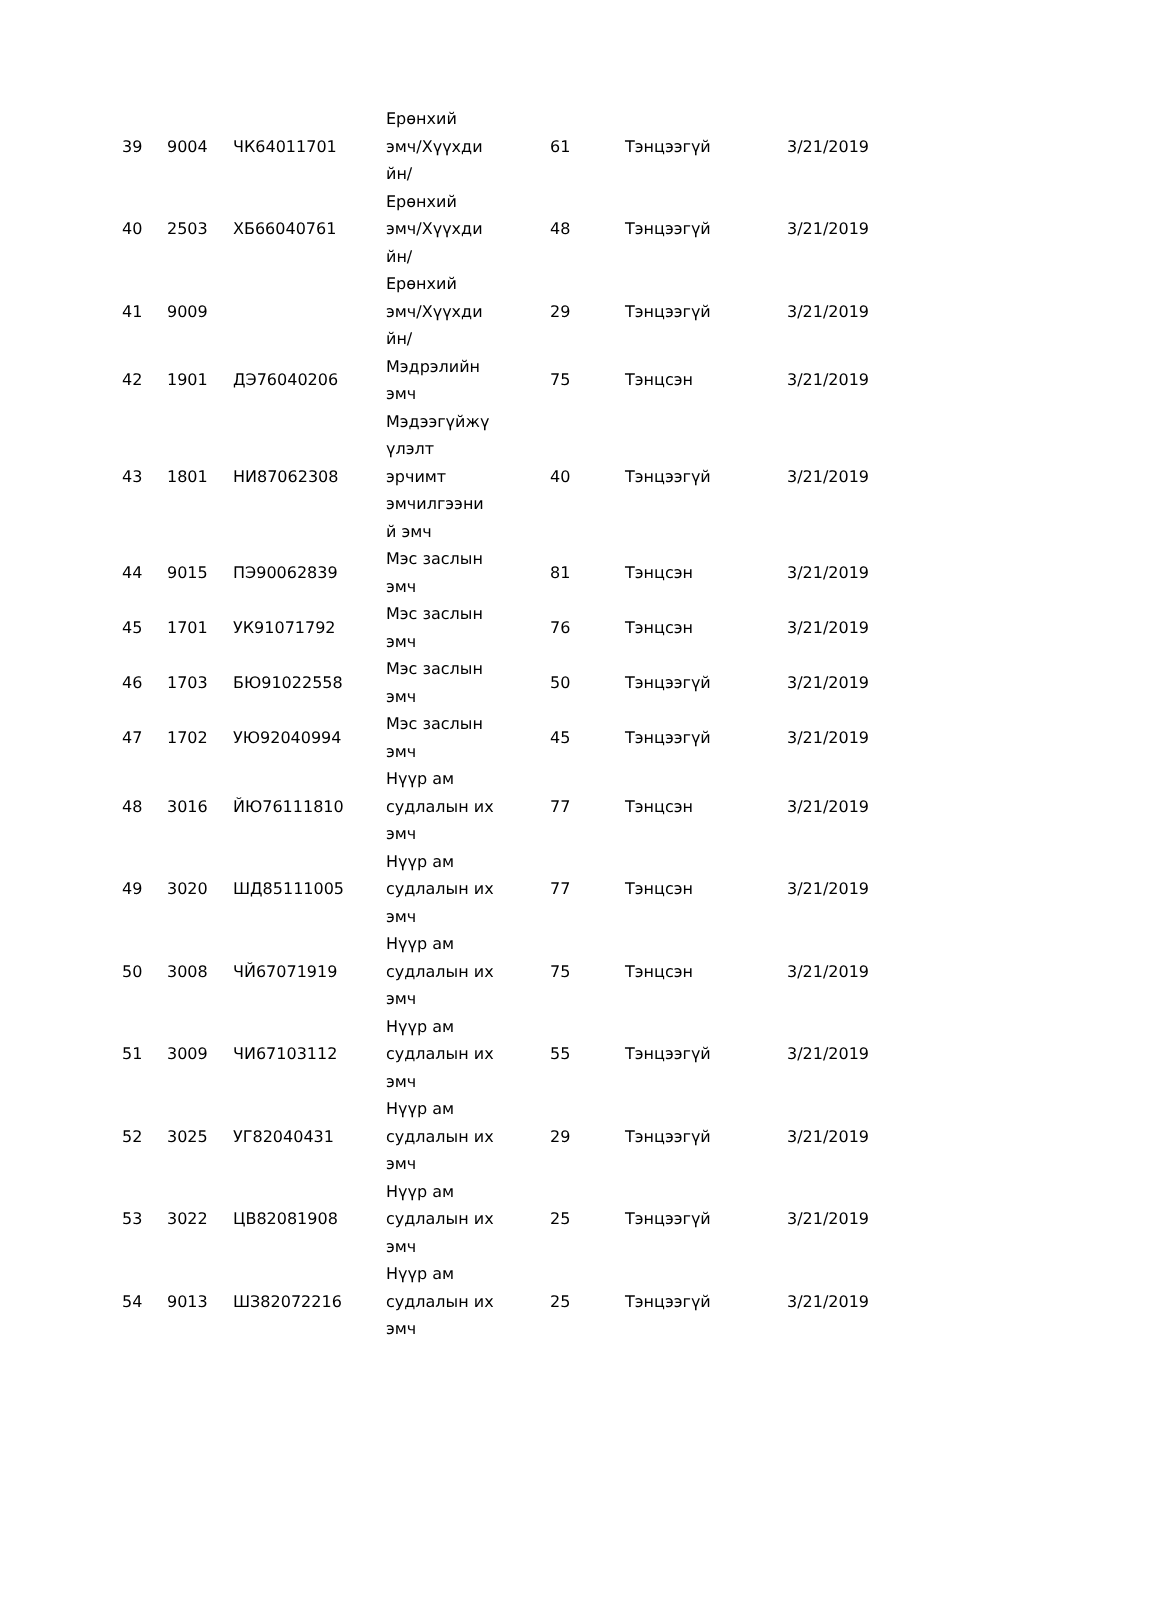| 39 | 9004 | ЧК64011701 | Ерөнхий эмч/Хүүхди йн/ | 61 | Тэнцээгүй | 3/21/2019 |
| 40 | 2503 | ХБ66040761 | Ерөнхий эмч/Хүүхди йн/ | 48 | Тэнцээгүй | 3/21/2019 |
| 41 | 9009 | | Ерөнхий эмч/Хүүхди йн/ | 29 | Тэнцээгүй | 3/21/2019 |
| 42 | 1901 | ДЭ76040206 | Мэдрэлийн эмч | 75 | Тэнцсэн | 3/21/2019 |
| 43 | 1801 | НИ87062308 | Мэдээгүйжү үлэлт эрчимт эмчилгээни й эмч | 40 | Тэнцээгүй | 3/21/2019 |
| 44 | 9015 | ПЭ90062839 | Мэс заслын эмч | 81 | Тэнцсэн | 3/21/2019 |
| 45 | 1701 | УК91071792 | Мэс заслын эмч | 76 | Тэнцсэн | 3/21/2019 |
| 46 | 1703 | БЮ91022558 | Мэс заслын эмч | 50 | Тэнцээгүй | 3/21/2019 |
| 47 | 1702 | УЮ92040994 | Мэс заслын эмч | 45 | Тэнцээгүй | 3/21/2019 |
| 48 | 3016 | ЙЮ76111810 | Нүүр ам судлалын их эмч | 77 | Тэнцсэн | 3/21/2019 |
| 49 | 3020 | ШД85111005 | Нүүр ам судлалын их эмч | 77 | Тэнцсэн | 3/21/2019 |
| 50 | 3008 | ЧЙ67071919 | Нүүр ам судлалын их эмч | 75 | Тэнцсэн | 3/21/2019 |
| 51 | 3009 | ЧИ67103112 | Нүүр ам судлалын их эмч | 55 | Тэнцээгүй | 3/21/2019 |
| 52 | 3025 | УГ82040431 | Нүүр ам судлалын их эмч | 29 | Тэнцээгүй | 3/21/2019 |
| 53 | 3022 | ЦВ82081908 | Нүүр ам судлалын их эмч | 25 | Тэнцээгүй | 3/21/2019 |
| 54 | 9013 | ШЗ82072216 | Нүүр ам судлалын их эмч | 25 | Тэнцээгүй | 3/21/2019 |